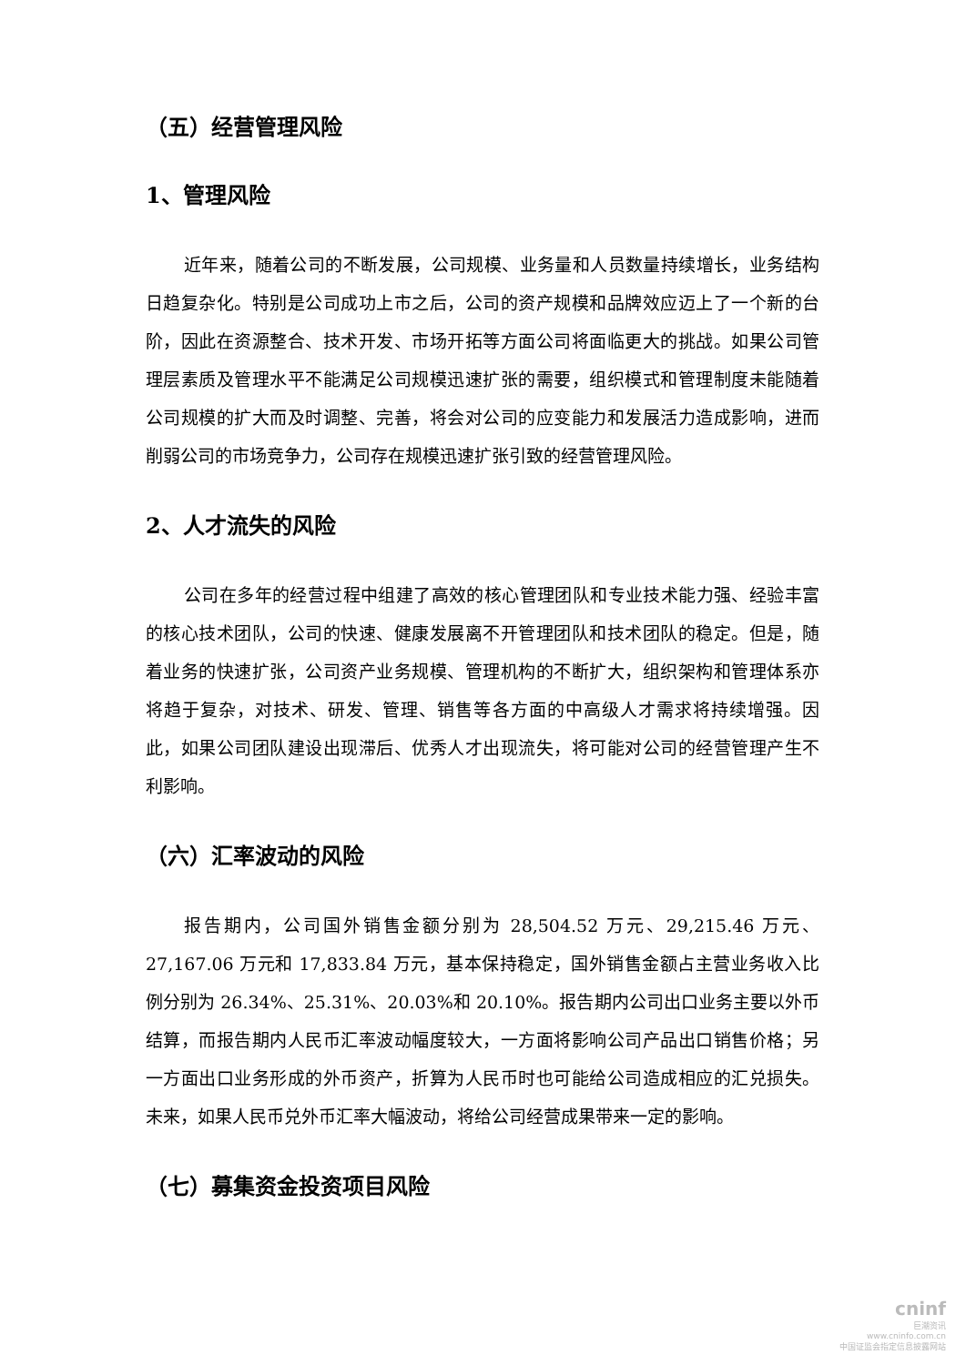（五）经营管理风险
1、管理风险
近年来，随着公司的不断发展，公司规模、业务量和人员数量持续增长，业务结构日趋复杂化。特别是公司成功上市之后，公司的资产规模和品牌效应迈上了一个新的台阶，因此在资源整合、技术开发、市场开拓等方面公司将面临更大的挑战。如果公司管理层素质及管理水平不能满足公司规模迅速扩张的需要，组织模式和管理制度未能随着公司规模的扩大而及时调整、完善，将会对公司的应变能力和发展活力造成影响，进而削弱公司的市场竞争力，公司存在规模迅速扩张引致的经营管理风险。
2、人才流失的风险
公司在多年的经营过程中组建了高效的核心管理团队和专业技术能力强、经验丰富的核心技术团队，公司的快速、健康发展离不开管理团队和技术团队的稳定。但是，随着业务的快速扩张，公司资产业务规模、管理机构的不断扩大，组织架构和管理体系亦将趋于复杂，对技术、研发、管理、销售等各方面的中高级人才需求将持续增强。因此，如果公司团队建设出现滞后、优秀人才出现流失，将可能对公司的经营管理产生不利影响。
（六）汇率波动的风险
报告期内，公司国外销售金额分别为 28,504.52 万元、29,215.46 万元、27,167.06 万元和 17,833.84 万元，基本保持稳定，国外销售金额占主营业务收入比例分别为 26.34%、25.31%、20.03%和 20.10%。报告期内公司出口业务主要以外币结算，而报告期内人民币汇率波动幅度较大，一方面将影响公司产品出口销售价格；另一方面出口业务形成的外币资产，折算为人民币时也可能给公司造成相应的汇兑损失。未来，如果人民币兑外币汇率大幅波动，将给公司经营成果带来一定的影响。
（七）募集资金投资项目风险
cninf
巨潮资讯
www.cninfo.com.cn
中国证监会指定信息披露网站